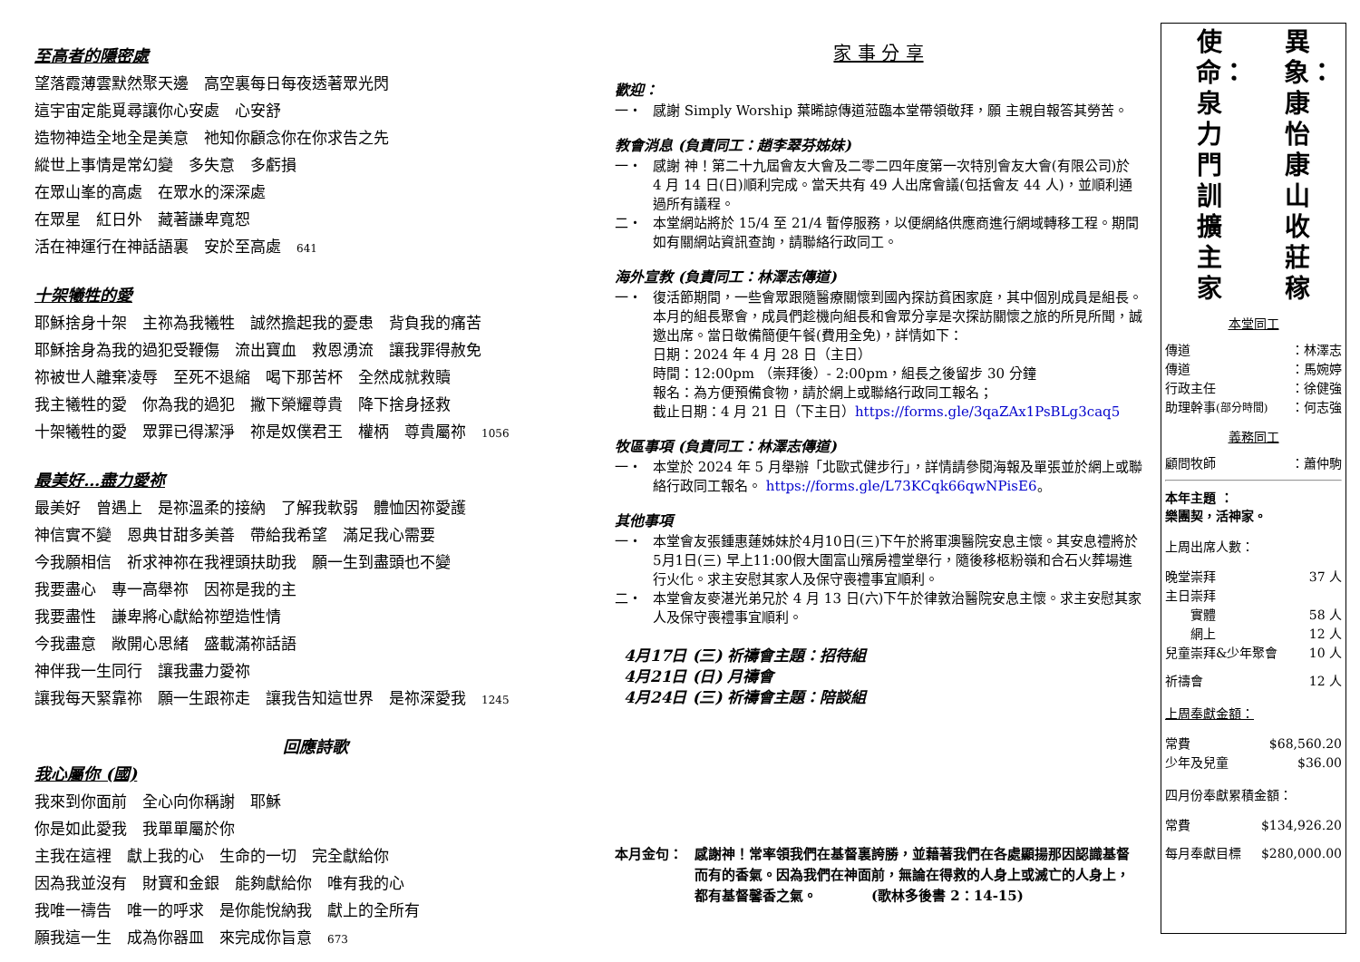至高者的隱密處
望落霞薄雲默然聚天邊　高空裏每日每夜透著眾光閃
這宇宙定能覓尋讓你心安處　心安舒
造物神造全地全是美意　祂知你顧念你在你求告之先
縱世上事情是常幻變　多失意　多虧損
在眾山峯的高處　在眾水的深深處
在眾星　紅日外　藏著謙卑寬恕
活在神運行在神話語裏　安於至高處　641
十架犧牲的愛
耶穌捨身十架　主祢為我犧牲　誠然擔起我的憂患　背負我的痛苦
耶穌捨身為我的過犯受鞭傷　流出寶血　救恩湧流　讓我罪得赦免
祢被世人離棄凌辱　至死不退縮　喝下那苦杯　全然成就救贖
我主犧牲的愛　你為我的過犯　撇下榮耀尊貴　降下捨身拯救
十架犧牲的愛　眾罪已得潔淨　祢是奴僕君王　權柄　尊貴屬祢　1056
最美好…盡力愛祢
最美好　曾遇上　是祢溫柔的接納　了解我軟弱　體恤因祢愛護
神信實不變　恩典甘甜多美善　帶給我希望　滿足我心需要
今我願相信　祈求神祢在我裡頭扶助我　願一生到盡頭也不變
我要盡心　專一高舉祢　因祢是我的主
我要盡性　謙卑將心獻給祢塑造性情
今我盡意　敞開心思緒　盛載滿祢話語
神伴我一生同行　讓我盡力愛祢
讓我每天緊靠祢　願一生跟祢走　讓我告知這世界　是祢深愛我　1245
回應詩歌
我心屬你 (國)
我來到你面前　全心向你稱謝　耶穌
你是如此愛我　我單單屬於你
主我在這裡　獻上我的心　生命的一切　完全獻給你
因為我並沒有　財寶和金銀　能夠獻給你　唯有我的心
我唯一禱告　唯一的呼求　是你能悅納我　獻上的全所有
願我這一生　成為你器皿　來完成你旨意　673
家 事 分 享
歡迎：
一・ 感謝 Simply Worship 葉晞諒傳道蒞臨本堂帶領敬拜，願 主親自報答其勞苦。
教會消息 (負責同工：趙李翠芬姊妹)
一・ 感謝 神！第二十九屆會友大會及二零二四年度第一次特別會友大會(有限公司)於 4 月 14 日(日)順利完成。當天共有 49 人出席會議(包括會友 44 人)，並順利通過所有議程。
二・ 本堂網站將於 15/4 至 21/4 暫停服務，以便網絡供應商進行網域轉移工程。期間如有關網站資訊查詢，請聯絡行政同工。
海外宣教 (負責同工：林澤志傳道)
一・ 復活節期間，一些會眾跟隨醫療關懷到國內探訪貧困家庭，其中個別成員是組長。本月的組長聚會，成員們趁機向組長和會眾分享是次探訪關懷之旅的所見所聞，誠邀出席。當日敬備簡便午餐(費用全免)，詳情如下：
日期：2024 年 4 月 28 日（主日）
時間：12:00pm （崇拜後）- 2:00pm，組長之後留步 30 分鐘
報名：為方便預備食物，請於網上或聯絡行政同工報名；
截止日期：4 月 21 日（下主日）https://forms.gle/3qaZAx1PsBLg3caq5
牧區事項 (負責同工：林澤志傳道)
一・ 本堂於 2024 年 5 月舉辦「北歐式健步行」，詳情請參閱海報及單張並於網上或聯絡行政同工報名。 https://forms.gle/L73KCqk66qwNPisE6。
其他事項
一・ 本堂會友張鍾惠蓮姊妹於4月10日(三)下午於將軍澳醫院安息主懷。其安息禮將於5月1日(三) 早上11:00假大圍富山殯房禮堂舉行，隨後移柩粉嶺和合石火葬場進行火化。求主安慰其家人及保守喪禮事宜順利。
二・ 本堂會友麥湛光弟兄於 4 月 13 日(六)下午於律敦治醫院安息主懷。求主安慰其家人及保守喪禮事宜順利。
4月17日 (三) 祈禱會主題：招待組
4月21日 (日) 月禱會
4月24日 (三) 祈禱會主題：陪談組
本月金句： 感謝神！常率領我們在基督裏誇勝，並藉著我們在各處顯揚那因認識基督而有的香氣。因為我們在神面前，無論在得救的人身上或滅亡的人身上，都有基督馨香之氣。　　　　(歌林多後書 2：14-15)
使命：泉力門訓擴主家
異象：康怡康山收莊稼
本堂同工
傳道 ：林澤志
傳道 ：馬婉婷
行政主任 ：徐健強
助理幹事(部分時間) ：何志強
義務同工
顧問牧師 ：蕭仲駒
本年主題 ：
樂團契，活神家。
上周出席人數：
晚堂崇拜 37 人
主日崇拜
　　實體 58 人
　　網上 12 人
兒童崇拜&少年聚會 10 人
祈禱會 12 人
上周奉獻金額：
常費 $68,560.20
少年及兒童 $36.00
四月份奉獻累積金額：
常費 $134,926.20
每月奉獻目標 $280,000.00